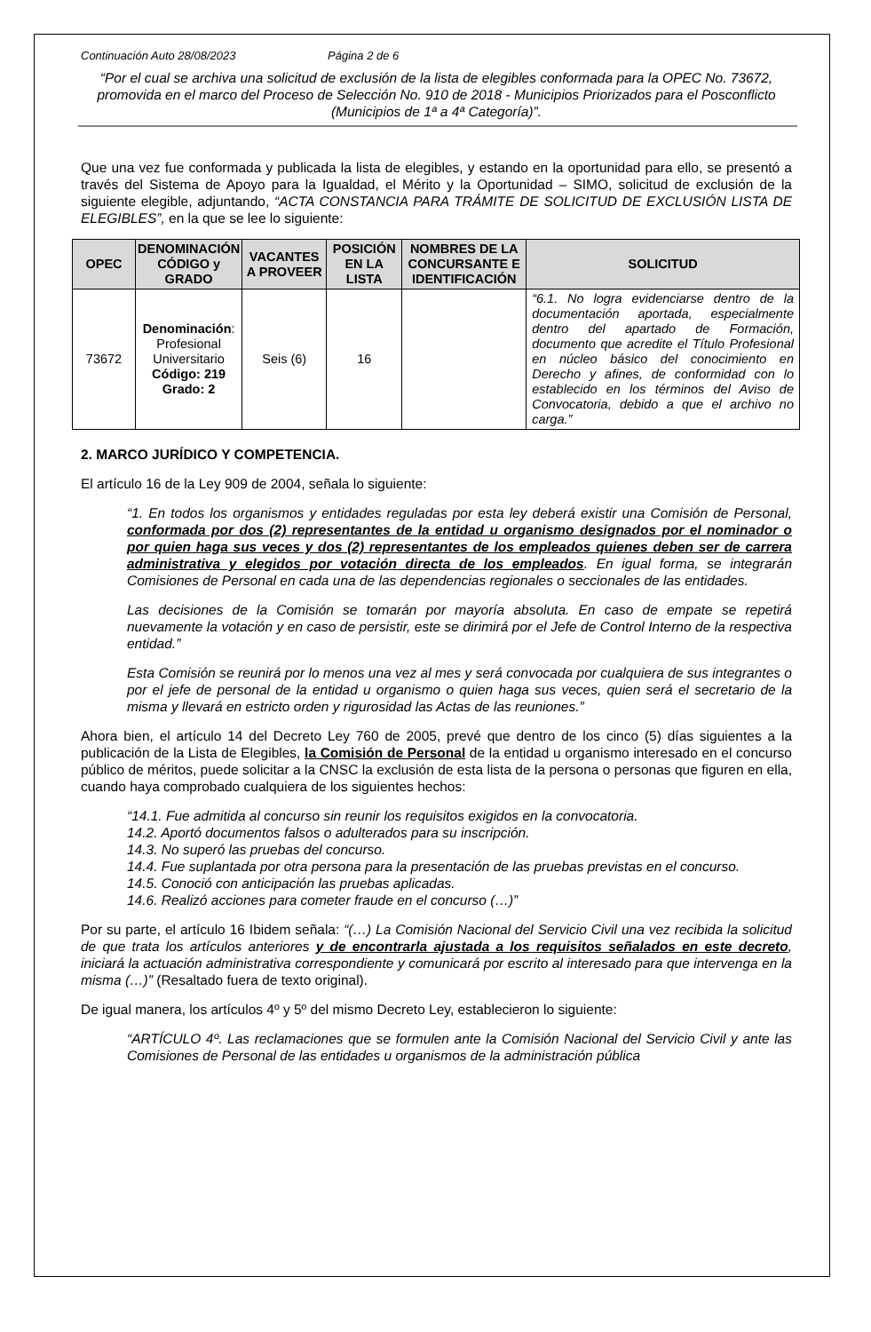Continuación Auto 28/08/2023 Página 2 de 6
“Por el cual se archiva una solicitud de exclusión de la lista de elegibles conformada para la OPEC No. 73672, promovida en el marco del Proceso de Selección No. 910 de 2018 - Municipios Priorizados para el Posconflicto (Municipios de 1ª a 4ª Categoría)”.
Que una vez fue conformada y publicada la lista de elegibles, y estando en la oportunidad para ello, se presentó a través del Sistema de Apoyo para la Igualdad, el Mérito y la Oportunidad – SIMO, solicitud de exclusión de la siguiente elegible, adjuntando, “ACTA CONSTANCIA PARA TRÁMITE DE SOLICITUD DE EXCLUSIÓN LISTA DE ELEGIBLES”, en la que se lee lo siguiente:
| OPEC | DENOMINACIÓN CÓDIGO y GRADO | VACANTES A PROVEER | POSICIÓN EN LA LISTA | NOMBRES DE LA CONCURSANTE E IDENTIFICACIÓN | SOLICITUD |
| --- | --- | --- | --- | --- | --- |
| 73672 | Denominación : Profesional Universitario Código: 219 Grado: 2 | Seis (6) | 16 | | “6.1. No logra evidenciarse dentro de la documentación aportada, especialmente dentro del apartado de Formación, documento que acredite el Título Profesional en núcleo básico del conocimiento en Derecho y afines, de conformidad con lo establecido en los términos del Aviso de Convocatoria, debido a que el archivo no carga.” |
2. MARCO JURÍDICO Y COMPETENCIA.
El artículo 16 de la Ley 909 de 2004, señala lo siguiente:
“1. En todos los organismos y entidades reguladas por esta ley deberá existir una Comisión de Personal, conformada por dos (2) representantes de la entidad u organismo designados por el nominador o por quien haga sus veces y dos (2) representantes de los empleados quienes deben ser de carrera administrativa y elegidos por votación directa de los empleados. En igual forma, se integrarán Comisiones de Personal en cada una de las dependencias regionales o seccionales de las entidades.
Las decisiones de la Comisión se tomarán por mayoría absoluta. En caso de empate se repetirá nuevamente la votación y en caso de persistir, este se dirimirá por el Jefe de Control Interno de la respectiva entidad.”
Esta Comisión se reunirá por lo menos una vez al mes y será convocada por cualquiera de sus integrantes o por el jefe de personal de la entidad u organismo o quien haga sus veces, quien será el secretario de la misma y llevará en estricto orden y rigurosidad las Actas de las reuniones.”
Ahora bien, el artículo 14 del Decreto Ley 760 de 2005, prevé que dentro de los cinco (5) días siguientes a la publicación de la Lista de Elegibles, la Comisión de Personal de la entidad u organismo interesado en el concurso público de méritos, puede solicitar a la CNSC la exclusión de esta lista de la persona o personas que figuren en ella, cuando haya comprobado cualquiera de los siguientes hechos:
“14.1. Fue admitida al concurso sin reunir los requisitos exigidos en la convocatoria.
14.2. Aportó documentos falsos o adulterados para su inscripción.
14.3. No superó las pruebas del concurso.
14.4. Fue suplantada por otra persona para la presentación de las pruebas previstas en el concurso.
14.5. Conoció con anticipación las pruebas aplicadas.
14.6. Realizó acciones para cometer fraude en el concurso (…)”
Por su parte, el artículo 16 Ibidem señala: “(…) La Comisión Nacional del Servicio Civil una vez recibida la solicitud de que trata los artículos anteriores y de encontrarla ajustada a los requisitos señalados en este decreto, iniciará la actuación administrativa correspondiente y comunicará por escrito al interesado para que intervenga en la misma (…)” (Resaltado fuera de texto original).
De igual manera, los artículos 4º y 5º del mismo Decreto Ley, establecieron lo siguiente:
“ARTÍCULO 4º. Las reclamaciones que se formulen ante la Comisión Nacional del Servicio Civil y ante las Comisiones de Personal de las entidades u organismos de la administración pública